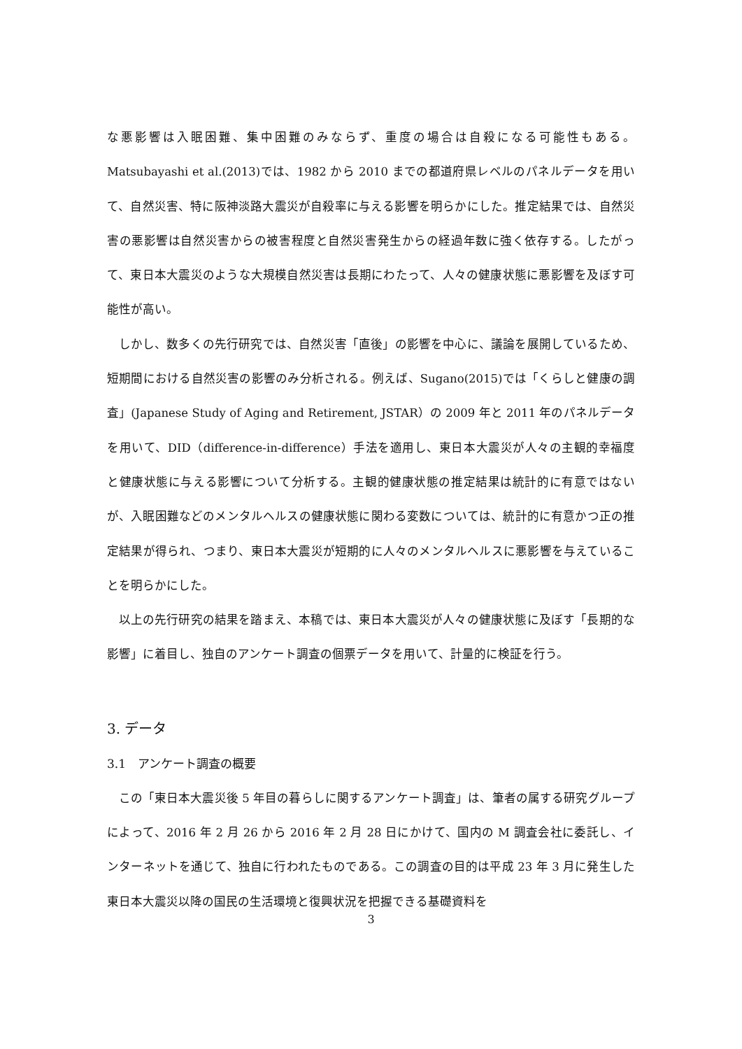な悪影響は入眠困難、集中困難のみならず、重度の場合は自殺になる可能性もある。Matsubayashi et al.(2013)では、1982 から 2010 までの都道府県レベルのパネルデータを用いて、自然災害、特に阪神淡路大震災が自殺率に与える影響を明らかにした。推定結果では、自然災害の悪影響は自然災害からの被害程度と自然災害発生からの経過年数に強く依存する。したがって、東日本大震災のような大規模自然災害は長期にわたって、人々の健康状態に悪影響を及ぼす可能性が高い。
しかし、数多くの先行研究では、自然災害「直後」の影響を中心に、議論を展開しているため、短期間における自然災害の影響のみ分析される。例えば、Sugano(2015)では「くらしと健康の調査」(Japanese Study of Aging and Retirement, JSTAR）の 2009 年と 2011 年のパネルデータを用いて、DID（difference-in-difference）手法を適用し、東日本大震災が人々の主観的幸福度と健康状態に与える影響について分析する。主観的健康状態の推定結果は統計的に有意ではないが、入眠困難などのメンタルヘルスの健康状態に関わる変数については、統計的に有意かつ正の推定結果が得られ、つまり、東日本大震災が短期的に人々のメンタルヘルスに悪影響を与えていることを明らかにした。
以上の先行研究の結果を踏まえ、本稿では、東日本大震災が人々の健康状態に及ぼす「長期的な影響」に着目し、独自のアンケート調査の個票データを用いて、計量的に検証を行う。
3. データ
3.1　アンケート調査の概要
この「東日本大震災後 5 年目の暮らしに関するアンケート調査」は、筆者の属する研究グループによって、2016 年 2 月 26 から 2016 年 2 月 28 日にかけて、国内の M 調査会社に委託し、インターネットを通じて、独自に行われたものである。この調査の目的は平成 23 年 3 月に発生した東日本大震災以降の国民の生活環境と復興状況を把握できる基礎資料を
3